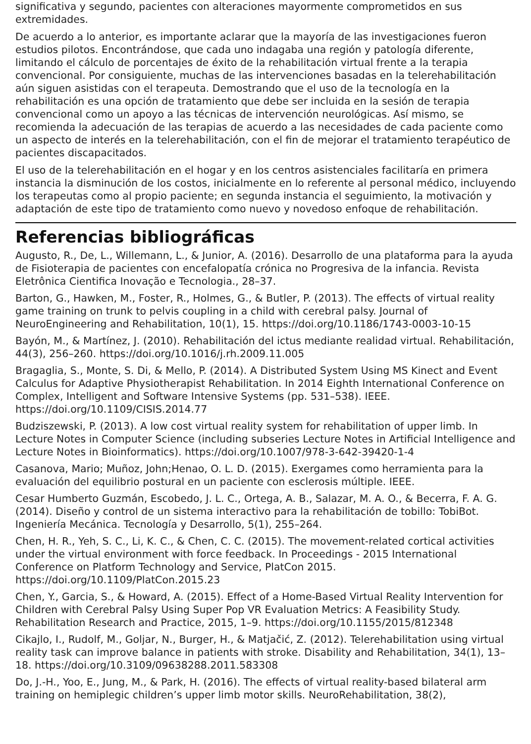significativa y segundo, pacientes con alteraciones mayormente comprometidos en sus extremidades.
De acuerdo a lo anterior, es importante aclarar que la mayoría de las investigaciones fueron estudios pilotos. Encontrándose, que cada uno indagaba una región y patología diferente, limitando el cálculo de porcentajes de éxito de la rehabilitación virtual frente a la terapia convencional. Por consiguiente, muchas de las intervenciones basadas en la telerehabilitación aún siguen asistidas con el terapeuta. Demostrando que el uso de la tecnología en la rehabilitación es una opción de tratamiento que debe ser incluida en la sesión de terapia convencional como un apoyo a las técnicas de intervención neurológicas. Así mismo, se recomienda la adecuación de las terapias de acuerdo a las necesidades de cada paciente como un aspecto de interés en la telerehabilitación, con el fin de mejorar el tratamiento terapéutico de pacientes discapacitados.
El uso de la telerehabilitación en el hogar y en los centros asistenciales facilitaría en primera instancia la disminución de los costos, inicialmente en lo referente al personal médico, incluyendo los terapeutas como al propio paciente; en segunda instancia el seguimiento, la motivación y adaptación de este tipo de tratamiento como nuevo y novedoso enfoque de rehabilitación.
Referencias bibliográficas
Augusto, R., De, L., Willemann, L., & Junior, A. (2016). Desarrollo de una plataforma para la ayuda de Fisioterapia de pacientes con encefalopatía crónica no Progresiva de la infancia. Revista Eletrônica Cientifica Inovação e Tecnologia., 28–37.
Barton, G., Hawken, M., Foster, R., Holmes, G., & Butler, P. (2013). The effects of virtual reality game training on trunk to pelvis coupling in a child with cerebral palsy. Journal of NeuroEngineering and Rehabilitation, 10(1), 15. https://doi.org/10.1186/1743-0003-10-15
Bayón, M., & Martínez, J. (2010). Rehabilitación del ictus mediante realidad virtual. Rehabilitación, 44(3), 256–260. https://doi.org/10.1016/j.rh.2009.11.005
Bragaglia, S., Monte, S. Di, & Mello, P. (2014). A Distributed System Using MS Kinect and Event Calculus for Adaptive Physiotherapist Rehabilitation. In 2014 Eighth International Conference on Complex, Intelligent and Software Intensive Systems (pp. 531–538). IEEE. https://doi.org/10.1109/CISIS.2014.77
Budziszewski, P. (2013). A low cost virtual reality system for rehabilitation of upper limb. In Lecture Notes in Computer Science (including subseries Lecture Notes in Artificial Intelligence and Lecture Notes in Bioinformatics). https://doi.org/10.1007/978-3-642-39420-1-4
Casanova, Mario; Muñoz, John;Henao, O. L. D. (2015). Exergames como herramienta para la evaluación del equilibrio postural en un paciente con esclerosis múltiple. IEEE.
Cesar Humberto Guzmán, Escobedo, J. L. C., Ortega, A. B., Salazar, M. A. O., & Becerra, F. A. G. (2014). Diseño y control de un sistema interactivo para la rehabilitación de tobillo: TobiBot. Ingeniería Mecánica. Tecnología y Desarrollo, 5(1), 255–264.
Chen, H. R., Yeh, S. C., Li, K. C., & Chen, C. C. (2015). The movement-related cortical activities under the virtual environment with force feedback. In Proceedings - 2015 International Conference on Platform Technology and Service, PlatCon 2015. https://doi.org/10.1109/PlatCon.2015.23
Chen, Y., Garcia, S., & Howard, A. (2015). Effect of a Home-Based Virtual Reality Intervention for Children with Cerebral Palsy Using Super Pop VR Evaluation Metrics: A Feasibility Study. Rehabilitation Research and Practice, 2015, 1–9. https://doi.org/10.1155/2015/812348
Cikajlo, I., Rudolf, M., Goljar, N., Burger, H., & Matjačić, Z. (2012). Telerehabilitation using virtual reality task can improve balance in patients with stroke. Disability and Rehabilitation, 34(1), 13–18. https://doi.org/10.3109/09638288.2011.583308
Do, J.-H., Yoo, E., Jung, M., & Park, H. (2016). The effects of virtual reality-based bilateral arm training on hemiplegic children’s upper limb motor skills. NeuroRehabilitation, 38(2),